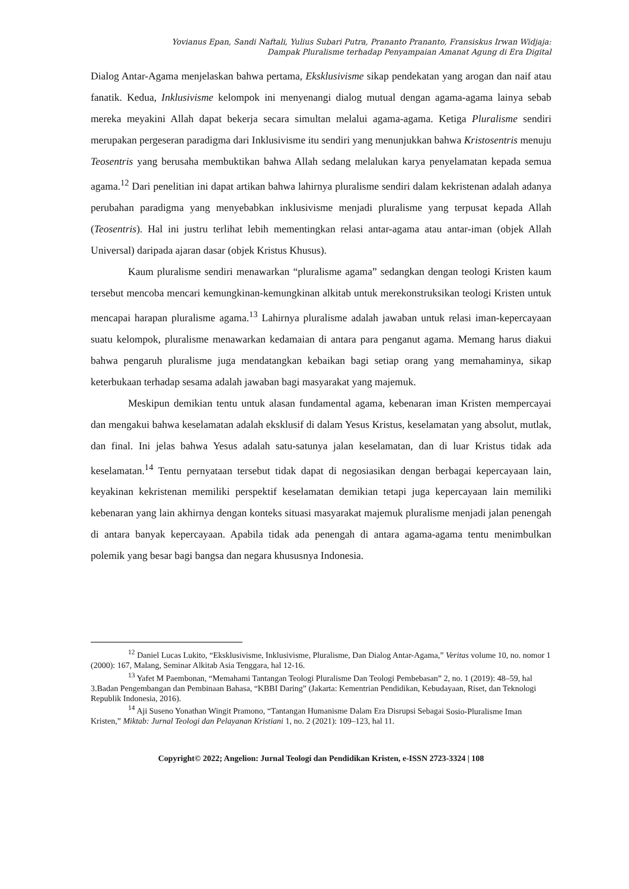Yovianus Epan, Sandi Naftali, Yulius Subari Putra, Prananto Prananto, Fransiskus Irwan Widjaja:
Dampak Pluralisme terhadap Penyampaian Amanat Agung di Era Digital
Dialog Antar-Agama menjelaskan bahwa pertama, Eksklusivisme sikap pendekatan yang arogan dan naif atau fanatik. Kedua, Inklusivisme kelompok ini menyenangi dialog mutual dengan agama-agama lainya sebab mereka meyakini Allah dapat bekerja secara simultan melalui agama-agama. Ketiga Pluralisme sendiri merupakan pergeseran paradigma dari Inklusivisme itu sendiri yang menunjukkan bahwa Kristosentris menuju Teosentris yang berusaha membuktikan bahwa Allah sedang melalukan karya penyelamatan kepada semua agama.<sup>12</sup> Dari penelitian ini dapat artikan bahwa lahirnya pluralisme sendiri dalam kekristenan adalah adanya perubahan paradigma yang menyebabkan inklusivisme menjadi pluralisme yang terpusat kepada Allah (Teosentris). Hal ini justru terlihat lebih mementingkan relasi antar-agama atau antar-iman (objek Allah Universal) daripada ajaran dasar (objek Kristus Khusus).
Kaum pluralisme sendiri menawarkan “pluralisme agama” sedangkan dengan teologi Kristen kaum tersebut mencoba mencari kemungkinan-kemungkinan alkitab untuk merekonstruksikan teologi Kristen untuk mencapai harapan pluralisme agama.<sup>13</sup> Lahirnya pluralisme adalah jawaban untuk relasi iman-kepercayaan suatu kelompok, pluralisme menawarkan kedamaian di antara para penganut agama. Memang harus diakui bahwa pengaruh pluralisme juga mendatangkan kebaikan bagi setiap orang yang memahaminya, sikap keterbukaan terhadap sesama adalah jawaban bagi masyarakat yang majemuk.
Meskipun demikian tentu untuk alasan fundamental agama, kebenaran iman Kristen mempercayai dan mengakui bahwa keselamatan adalah eksklusif di dalam Yesus Kristus, keselamatan yang absolut, mutlak, dan final. Ini jelas bahwa Yesus adalah satu-satunya jalan keselamatan, dan di luar Kristus tidak ada keselamatan.<sup>14</sup> Tentu pernyataan tersebut tidak dapat di negosiasikan dengan berbagai kepercayaan lain, keyakinan kekristenan memiliki perspektif keselamatan demikian tetapi juga kepercayaan lain memiliki kebenaran yang lain akhirnya dengan konteks situasi masyarakat majemuk pluralisme menjadi jalan penengah di antara banyak kepercayaan. Apabila tidak ada penengah di antara agama-agama tentu menimbulkan polemik yang besar bagi bangsa dan negara khususnya Indonesia.
<sup>12</sup> Daniel Lucas Lukito, “Eksklusivisme, Inklusivisme, Pluralisme, Dan Dialog Antar-Agama,” Veritas volume 10, no. nomor 1 (2000): 167, Malang, Seminar Alkitab Asia Tenggara, hal 12-16.
<sup>13</sup> Yafet M Paembonan, “Memahami Tantangan Teologi Pluralisme Dan Teologi Pembebasan” 2, no. 1 (2019): 48–59, hal 3.Badan Pengembangan dan Pembinaan Bahasa, “KBBI Daring” (Jakarta: Kementrian Pendidikan, Kebudayaan, Riset, dan Teknologi Republik Indonesia, 2016).
<sup>14</sup> Aji Suseno Yonathan Wingit Pramono, “Tantangan Humanisme Dalam Era Disrupsi Sebagai Sosio-Pluralisme Iman Kristen,” Miktab: Jurnal Teologi dan Pelayanan Kristiani 1, no. 2 (2021): 109–123, hal 11.
Copyright© 2022; Angelion: Jurnal Teologi dan Pendidikan Kristen, e-ISSN 2723-3324 | 108